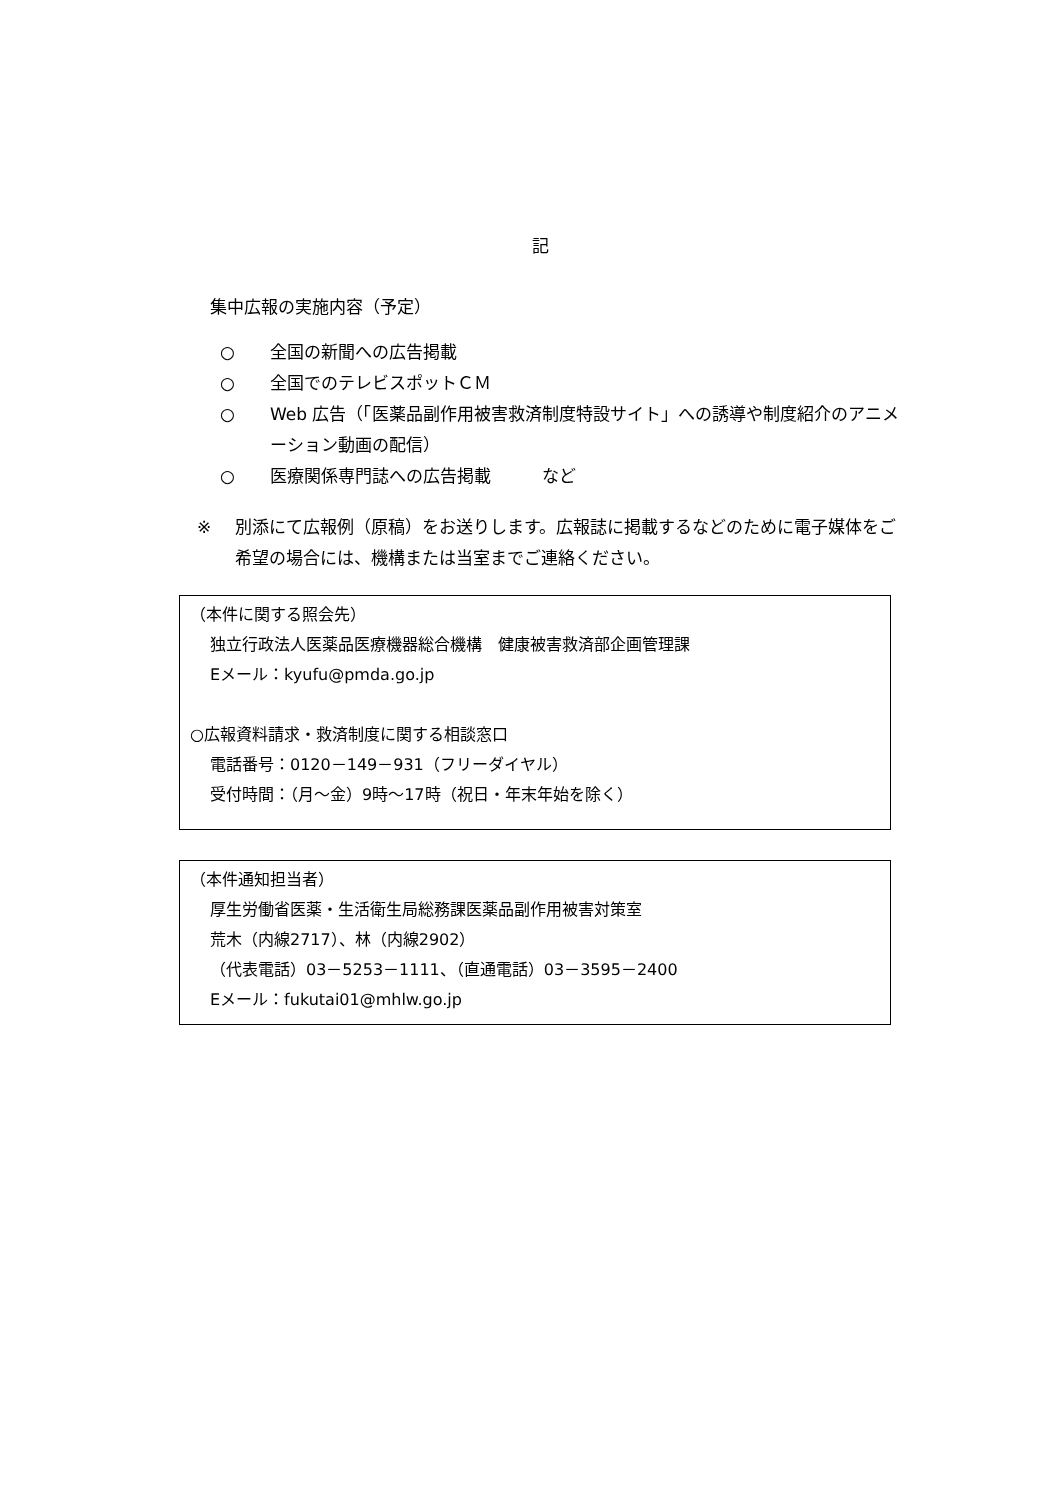記
集中広報の実施内容（予定）
○ 全国の新聞への広告掲載
○ 全国でのテレビスポットＣＭ
○ Web 広告（「医薬品副作用被害救済制度特設サイト」への誘導や制度紹介のアニメーション動画の配信）
○ 医療関係専門誌への広告掲載　　　など
※ 別添にて広報例（原稿）をお送りします。広報誌に掲載するなどのために電子媒体をご希望の場合には、機構または当室までご連絡ください。
（本件に関する照会先）
独立行政法人医薬品医療機器総合機構　健康被害救済部企画管理課
Eメール：kyufu@pmda.go.jp
○広報資料請求・救済制度に関する相談窓口
電話番号：0120－149－931（フリーダイヤル）
受付時間：（月～金）9時～17時（祝日・年末年始を除く）
（本件通知担当者）
厚生労働省医薬・生活衛生局総務課医薬品副作用被害対策室
荒木（内線2717）、林（内線2902）
（代表電話）03－5253－1111、（直通電話）03－3595－2400
Eメール：fukutai01@mhlw.go.jp